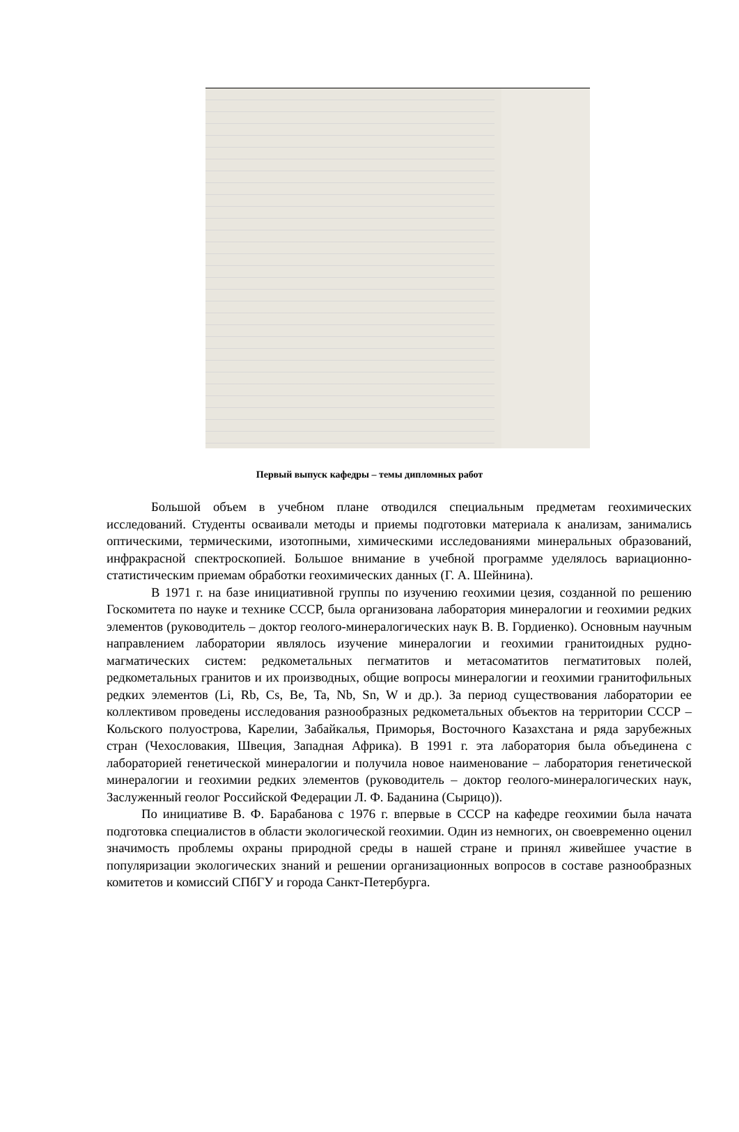Первый выпуск кафедры – темы дипломных работ
Большой объем в учебном плане отводился специальным предметам геохимических исследований. Студенты осваивали методы и приемы подготовки материала к анализам, занимались оптическими, термическими, изотопными, химическими исследованиями минеральных образований, инфракрасной спектроскопией. Большое внимание в учебной программе уделялось вариационно-статистическим приемам обработки геохимических данных (Г. А. Шейнина).
В 1971 г. на базе инициативной группы по изучению геохимии цезия, созданной по решению Госкомитета по науке и технике СССР, была организована лаборатория минералогии и геохимии редких элементов (руководитель – доктор геолого-минералогических наук В. В. Гордиенко). Основным научным направлением лаборатории являлось изучение минералогии и геохимии гранитоидных рудно-магматических систем: редкометальных пегматитов и метасоматитов пегматитовых полей, редкометальных гранитов и их производных, общие вопросы минералогии и геохимии гранитофильных редких элементов (Li, Rb, Cs, Be, Ta, Nb, Sn, W и др.). За период существования лаборатории ее коллективом проведены исследования разнообразных редкометальных объектов на территории СССР – Кольского полуострова, Карелии, Забайкалья, Приморья, Восточного Казахстана и ряда зарубежных стран (Чехословакия, Швеция, Западная Африка). В 1991 г. эта лаборатория была объединена с лабораторией генетической минералогии и получила новое наименование – лаборатория генетической минералогии и геохимии редких элементов (руководитель – доктор геолого-минералогических наук, Заслуженный геолог Российской Федерации Л. Ф. Баданина (Сырицо)).
По инициативе В. Ф. Барабанова с 1976 г. впервые в СССР на кафедре геохимии была начата подготовка специалистов в области экологической геохимии. Один из немногих, он своевременно оценил значимость проблемы охраны природной среды в нашей стране и принял живейшее участие в популяризации экологических знаний и решении организационных вопросов в составе разнообразных комитетов и комиссий СПбГУ и города Санкт-Петербурга.